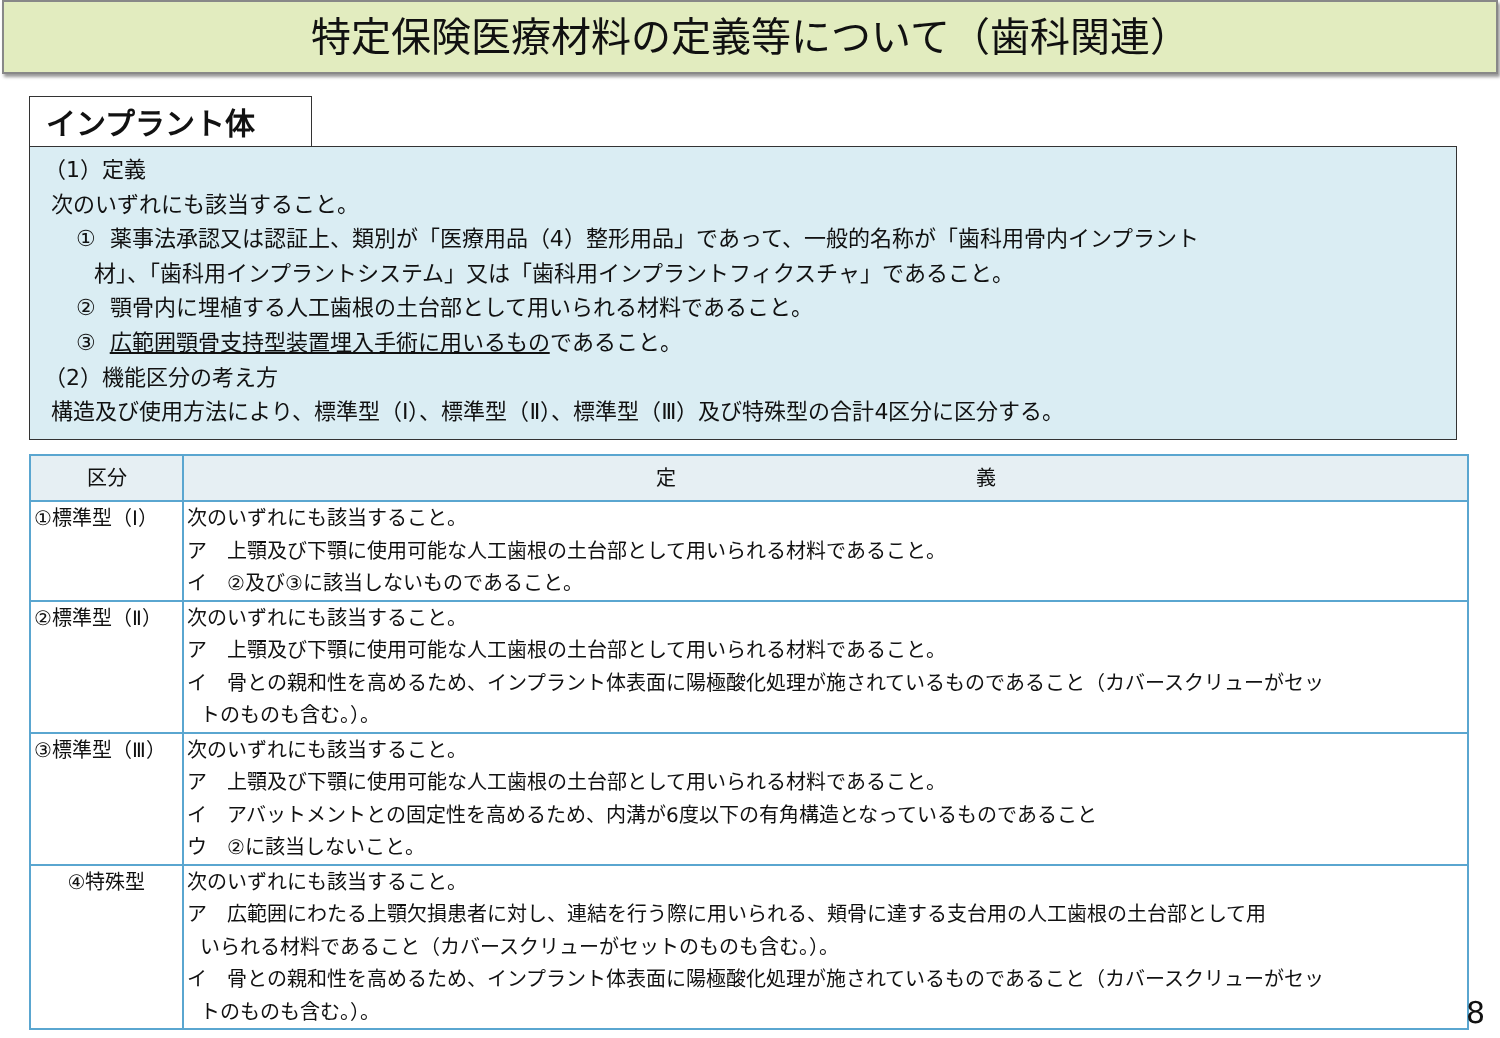特定保険医療材料の定義等について（歯科関連）
インプラント体
（1）定義
次のいずれにも該当すること。
① 薬事法承認又は認証上、類別が「医療用品（4）整形用品」であって、一般的名称が「歯科用骨内インプラント
材」、「歯科用インプラントシステム」又は「歯科用インプラントフィクスチャ」であること。
② 顎骨内に埋植する人工歯根の土台部として用いられる材料であること。
③ 広範囲顎骨支持型装置埋入手術に用いるものであること。
（2）機能区分の考え方
構造及び使用方法により、標準型（Ⅰ）、標準型（Ⅱ）、標準型（Ⅲ）及び特殊型の合計4区分に区分する。
| 区分 | 定 義 |
| --- | --- |
| ①標準型（Ⅰ） | 次のいずれにも該当すること。 ア 上顎及び下顎に使用可能な人工歯根の土台部として用いられる材料であること。 イ ②及び③に該当しないものであること。 |
| ②標準型（Ⅱ） | 次のいずれにも該当すること。 ア 上顎及び下顎に使用可能な人工歯根の土台部として用いられる材料であること。 イ 骨との親和性を高めるため、インプラント体表面に陽極酸化処理が施されているものであること（カバースクリューがセッ トのものも含む。）。 |
| ③標準型（Ⅲ） | 次のいずれにも該当すること。 ア 上顎及び下顎に使用可能な人工歯根の土台部として用いられる材料であること。 イ アバットメントとの固定性を高めるため、内溝が6度以下の有角構造となっているものであること ウ ②に該当しないこと。 |
| ④特殊型 | 次のいずれにも該当すること。 ア 広範囲にわたる上顎欠損患者に対し、連結を行う際に用いられる、頬骨に達する支台用の人工歯根の土台部として用 いられる材料であること（カバースクリューがセットのものも含む。）。 イ 骨との親和性を高めるため、インプラント体表面に陽極酸化処理が施されているものであること（カバースクリューがセッ トのものも含む。）。 |
8